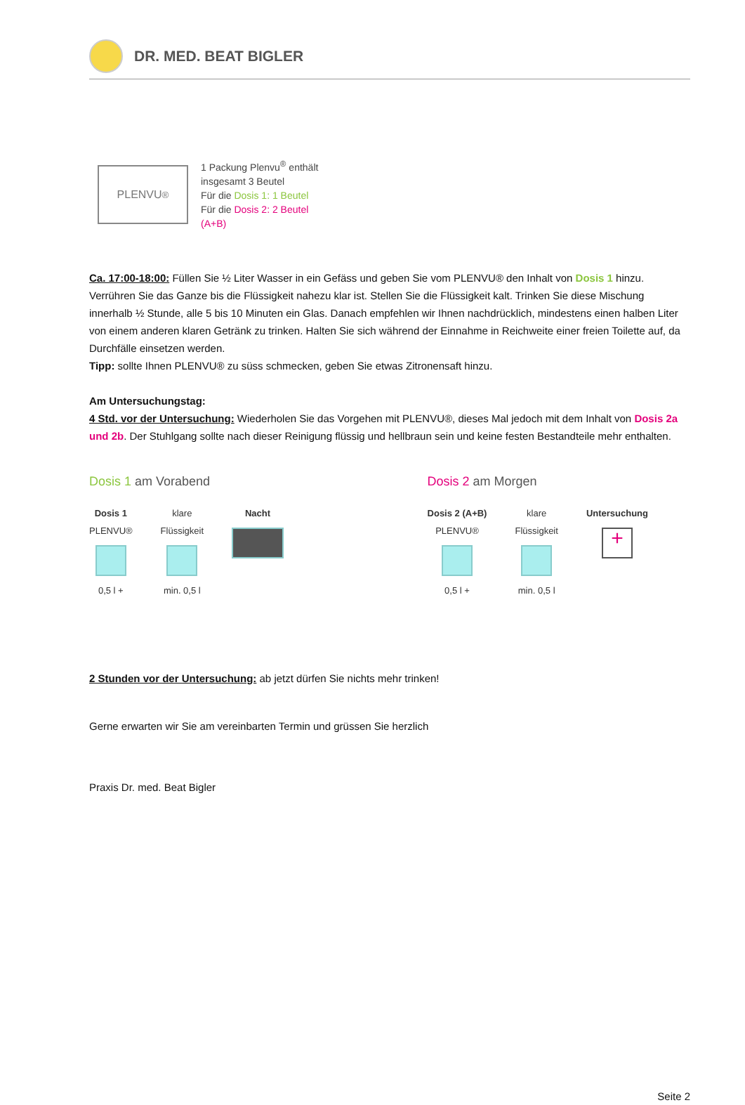DR. MED. BEAT BIGLER
PLENVU<sup>®</sup>
1 Packung Plenvu<sup>®</sup> enthält
insgesamt 3 Beutel
Für die Dosis 1: 1 Beutel
Für die Dosis 2: 2 Beutel
(A+B)
Ca. 17:00-18:00: Füllen Sie ½ Liter Wasser in ein Gefäss und geben Sie vom PLENVU® den Inhalt von Dosis 1 hinzu. Verrühren Sie das Ganze bis die Flüssigkeit nahezu klar ist. Stellen Sie die Flüssigkeit kalt. Trinken Sie diese Mischung innerhalb ½ Stunde, alle 5 bis 10 Minuten ein Glas. Danach empfehlen wir Ihnen nachdrücklich, mindestens einen halben Liter von einem anderen klaren Getränk zu trinken. Halten Sie sich während der Einnahme in Reichweite einer freien Toilette auf, da Durchfälle einsetzen werden.
Tipp: sollte Ihnen PLENVU® zu süss schmecken, geben Sie etwas Zitronensaft hinzu.
Am Untersuchungstag:
4 Std. vor der Untersuchung: Wiederholen Sie das Vorgehen mit PLENVU®, dieses Mal jedoch mit dem Inhalt von Dosis 2a und 2b. Der Stuhlgang sollte nach dieser Reinigung flüssig und hellbraun sein und keine festen Bestandteile mehr enthalten.
Dosis 1 am Vorabend
Dosis 1
PLENVU®
0,5 l +
klare
Flüssigkeit
min. 0,5 l
Nacht
Dosis 2 am Morgen
Dosis 2 (A+B)
PLENVU®
0,5 l +
klare
Flüssigkeit
min. 0,5 l
Untersuchung
+
2 Stunden vor der Untersuchung: ab jetzt dürfen Sie nichts mehr trinken!
Gerne erwarten wir Sie am vereinbarten Termin und grüssen Sie herzlich
Praxis Dr. med. Beat Bigler
Seite 2